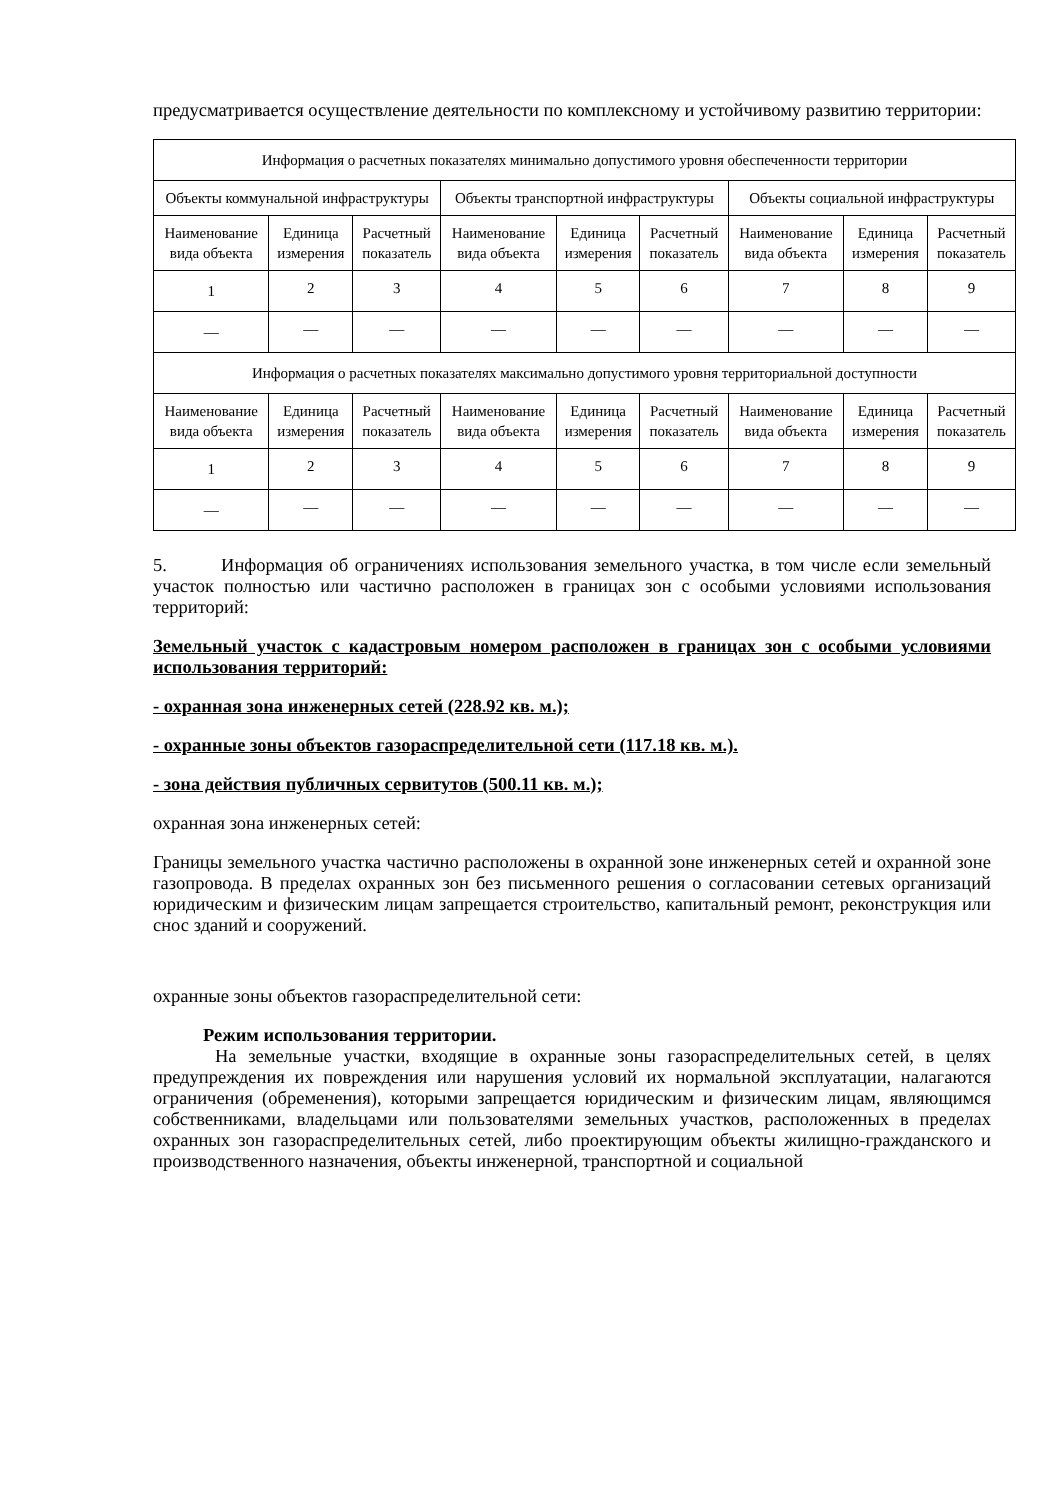предусматривается осуществление деятельности по комплексному и устойчивому развитию территории:
| Информация о расчетных показателях минимально допустимого уровня обеспеченности территории | | | | | | | | |
| Объекты коммунальной инфраструктуры | | | Объекты транспортной инфраструктуры | | | Объекты социальной инфраструктуры | | |
| Наименование вида объекта | Единица измерения | Расчетный показатель | Наименование вида объекта | Единица измерения | Расчетный показатель | Наименование вида объекта | Единица измерения | Расчетный показатель |
| 1 | 2 | 3 | 4 | 5 | 6 | 7 | 8 | 9 |
| — | — | — | — | — | — | — | — | — |
| Информация о расчетных показателях максимально допустимого уровня территориальной доступности | | | | | | | | |
| Наименование вида объекта | Единица измерения | Расчетный показатель | Наименование вида объекта | Единица измерения | Расчетный показатель | Наименование вида объекта | Единица измерения | Расчетный показатель |
| 1 | 2 | 3 | 4 | 5 | 6 | 7 | 8 | 9 |
| — | — | — | — | — | — | — | — | — |
5. Информация об ограничениях использования земельного участка, в том числе если земельный участок полностью или частично расположен в границах зон с особыми условиями использования территорий:
Земельный участок с кадастровым номером расположен в границах зон с особыми условиями использования территорий:
- охранная зона инженерных сетей (228.92 кв. м.);
- охранные зоны объектов газораспределительной сети (117.18 кв. м.).
- зона действия публичных сервитутов (500.11 кв. м.);
охранная зона инженерных сетей:
Границы земельного участка частично расположены в охранной зоне инженерных сетей и охранной зоне газопровода. В пределах охранных зон без письменного решения о согласовании сетевых организаций юридическим и физическим лицам запрещается строительство, капитальный ремонт, реконструкция или снос зданий и сооружений.
охранные зоны объектов газораспределительной сети:
Режим использования территории.
На земельные участки, входящие в охранные зоны газораспределительных сетей, в целях предупреждения их повреждения или нарушения условий их нормальной эксплуатации, налагаются ограничения (обременения), которыми запрещается юридическим и физическим лицам, являющимся собственниками, владельцами или пользователями земельных участков, расположенных в пределах охранных зон газораспределительных сетей, либо проектирующим объекты жилищно-гражданского и производственного назначения, объекты инженерной, транспортной и социальной